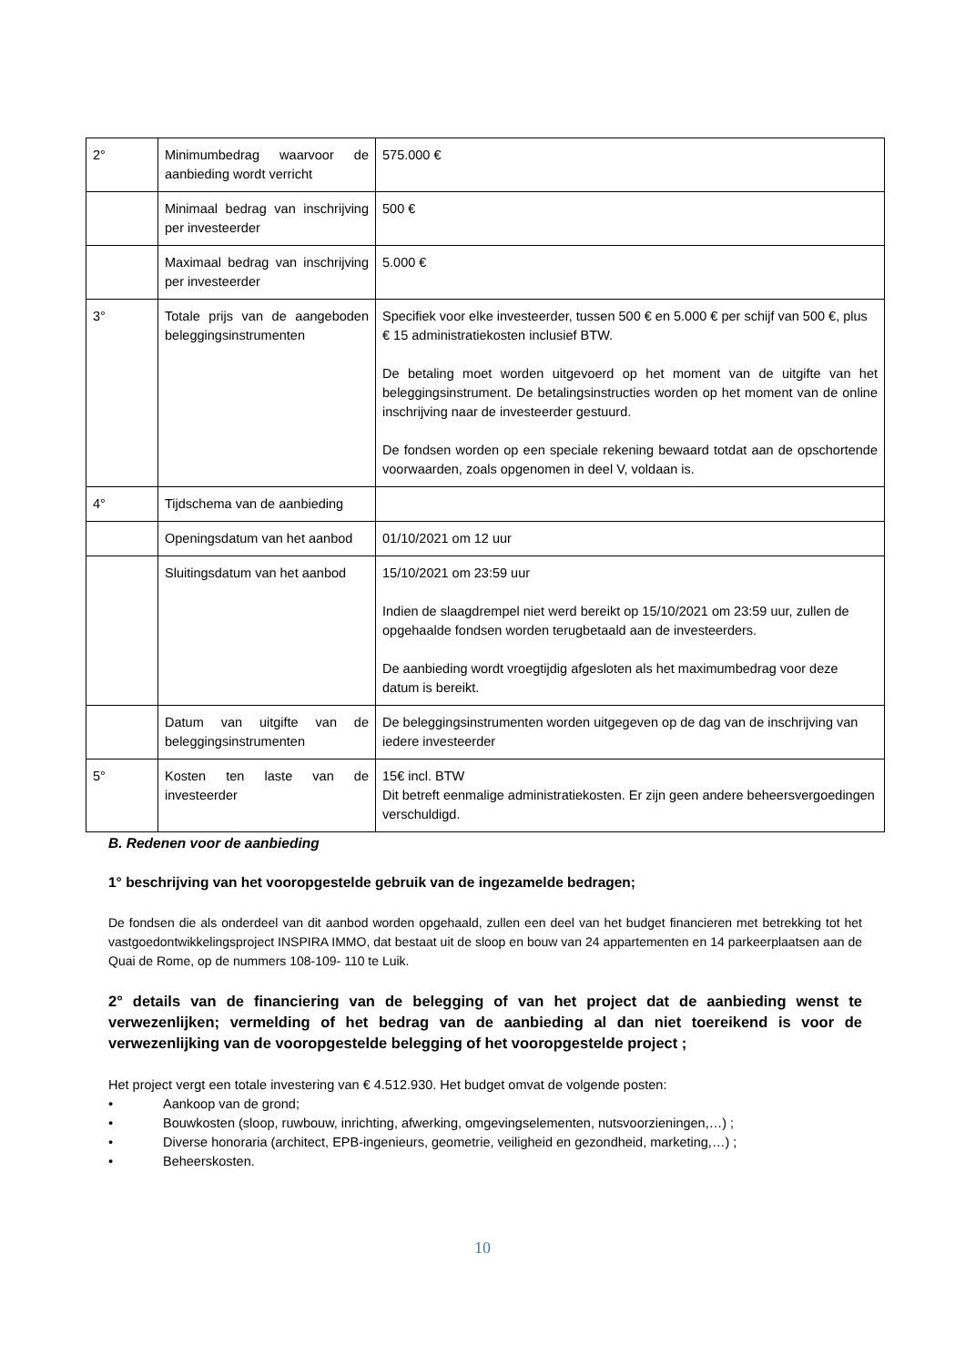| 2° | Minimumbedrag waarvoor de aanbieding wordt verricht | 575.000 € |
| | Minimaal bedrag van inschrijving per investeerder | 500 € |
| | Maximaal bedrag van inschrijving per investeerder | 5.000 € |
| 3° | Totale prijs van de aangeboden beleggingsinstrumenten | Specifiek voor elke investeerder, tussen 500 € en 5.000 € per schijf van 500 €, plus € 15 administratiekosten inclusief BTW. De betaling moet worden uitgevoerd op het moment van de uitgifte van het beleggingsinstrument. De betalingsinstructies worden op het moment van de online inschrijving naar de investeerder gestuurd. De fondsen worden op een speciale rekening bewaard totdat aan de opschortende voorwaarden, zoals opgenomen in deel V, voldaan is. |
| 4° | Tijdschema van de aanbieding | |
| | Openingsdatum van het aanbod | 01/10/2021 om 12 uur |
| | Sluitingsdatum van het aanbod | 15/10/2021 om 23:59 uur Indien de slaagdrempel niet werd bereikt op 15/10/2021 om 23:59 uur, zullen de opgehaalde fondsen worden terugbetaald aan de investeerders. De aanbieding wordt vroegtijdig afgesloten als het maximumbedrag voor deze datum is bereikt. |
| | Datum van uitgifte van de beleggingsinstrumenten | De beleggingsinstrumenten worden uitgegeven op de dag van de inschrijving van iedere investeerder |
| 5° | Kosten ten laste van de investeerder | 15€ incl. BTW Dit betreft eenmalige administratiekosten. Er zijn geen andere beheersvergoedingen verschuldigd. |
B. Redenen voor de aanbieding
1° beschrijving van het vooropgestelde gebruik van de ingezamelde bedragen;
De fondsen die als onderdeel van dit aanbod worden opgehaald, zullen een deel van het budget financieren met betrekking tot het vastgoedontwikkelingsproject INSPIRA IMMO, dat bestaat uit de sloop en bouw van 24 appartementen en 14 parkeerplaatsen aan de Quai de Rome, op de nummers 108-109- 110 te Luik.
2° details van de financiering van de belegging of van het project dat de aanbieding wenst te verwezenlijken; vermelding of het bedrag van de aanbieding al dan niet toereikend is voor de verwezenlijking van de vooropgestelde belegging of het vooropgestelde project ;
Het project vergt een totale investering van € 4.512.930. Het budget omvat de volgende posten:
• Aankoop van de grond;
• Bouwkosten (sloop, ruwbouw, inrichting, afwerking, omgevingselementen, nutsvoorzieningen,…) ;
• Diverse honoraria (architect, EPB-ingenieurs, geometrie, veiligheid en gezondheid, marketing,…) ;
• Beheerskosten.
10